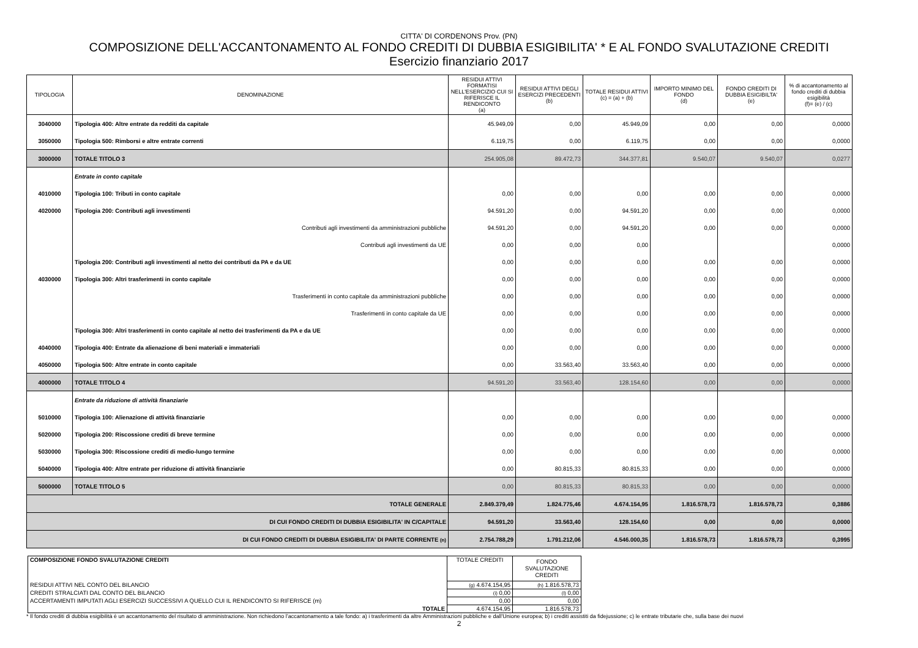CITTA' DI CORDENONS Prov. (PN)
COMPOSIZIONE DELL'ACCANTONAMENTO AL FONDO CREDITI DI DUBBIA ESIGIBILITA' * E AL FONDO SVALUTAZIONE CREDITI
Esercizio finanziario 2017
| TIPOLOGIA | DENOMINAZIONE | RESIDUI ATTIVI FORMATISI NELL'ESERCIZIO CUI SI RIFERISCE IL RENDICONTO (a) | RESIDUI ATTIVI DEGLI ESERCIZI PRECEDENTI (b) | TOTALE RESIDUI ATTIVI (c) = (a) + (b) | IMPORTO MINIMO DEL FONDO (d) | FONDO CREDITI DI DUBBIA ESIGIBILTA' (e) | % di accantonamento al fondo crediti di dubbia esigibilità (f)= (e) / (c) |
| --- | --- | --- | --- | --- | --- | --- | --- |
| 3040000 | Tipologia 400: Altre entrate da redditi da capitale | 45.949,09 | 0,00 | 45.949,09 | 0,00 | 0,00 | 0,0000 |
| 3050000 | Tipologia 500: Rimborsi e altre entrate correnti | 6.119,75 | 0,00 | 6.119,75 | 0,00 | 0,00 | 0,0000 |
| 3000000 | TOTALE TITOLO 3 | 254.905,08 | 89.472,73 | 344.377,81 | 9.540,07 | 9.540,07 | 0,0277 |
| | Entrate in conto capitale | | | | | | |
| 4010000 | Tipologia 100: Tributi in conto capitale | 0,00 | 0,00 | 0,00 | 0,00 | 0,00 | 0,0000 |
| 4020000 | Tipologia 200: Contributi agli investimenti | 94.591,20 | 0,00 | 94.591,20 | 0,00 | 0,00 | 0,0000 |
| | Contributi agli investimenti da amministrazioni pubbliche | 94.591,20 | 0,00 | 94.591,20 | 0,00 | 0,00 | 0,0000 |
| | Contributi agli investimenti da UE | 0,00 | 0,00 | 0,00 | | | 0,0000 |
| | Tipologia 200: Contributi agli investimenti al netto dei contributi da PA e da UE | 0,00 | 0,00 | 0,00 | 0,00 | 0,00 | 0,0000 |
| 4030000 | Tipologia 300: Altri trasferimenti in conto capitale | 0,00 | 0,00 | 0,00 | 0,00 | 0,00 | 0,0000 |
| | Trasferimenti in conto capitale da amministrazioni pubbliche | 0,00 | 0,00 | 0,00 | 0,00 | 0,00 | 0,0000 |
| | Trasferimenti in conto capitale da UE | 0,00 | 0,00 | 0,00 | 0,00 | 0,00 | 0,0000 |
| | Tipologia 300: Altri trasferimenti in conto capitale al netto dei trasferimenti da PA e da UE | 0,00 | 0,00 | 0,00 | 0,00 | 0,00 | 0,0000 |
| 4040000 | Tipologia 400: Entrate da alienazione di beni materiali e immateriali | 0,00 | 0,00 | 0,00 | 0,00 | 0,00 | 0,0000 |
| 4050000 | Tipologia 500: Altre entrate in conto capitale | 0,00 | 33.563,40 | 33.563,40 | 0,00 | 0,00 | 0,0000 |
| 4000000 | TOTALE TITOLO 4 | 94.591,20 | 33.563,40 | 128.154,60 | 0,00 | 0,00 | 0,0000 |
| | Entrate da riduzione di attività finanziarie | | | | | | |
| 5010000 | Tipologia 100: Alienazione di attività finanziarie | 0,00 | 0,00 | 0,00 | 0,00 | 0,00 | 0,0000 |
| 5020000 | Tipologia 200: Riscossione crediti di breve termine | 0,00 | 0,00 | 0,00 | 0,00 | 0,00 | 0,0000 |
| 5030000 | Tipologia 300: Riscossione crediti di medio-lungo termine | 0,00 | 0,00 | 0,00 | 0,00 | 0,00 | 0,0000 |
| 5040000 | Tipologia 400: Altre entrate per riduzione di attività finanziarie | 0,00 | 80.815,33 | 80.815,33 | 0,00 | 0,00 | 0,0000 |
| 5000000 | TOTALE TITOLO 5 | 0,00 | 80.815,33 | 80.815,33 | 0,00 | 0,00 | 0,0000 |
| TOTALE GENERALE | | 2.849.379,49 | 1.824.775,46 | 4.674.154,95 | 1.816.578,73 | 1.816.578,73 | 0,3886 |
| DI CUI FONDO CREDITI DI DUBBIA ESIGIBILITA' IN C/CAPITALE | | 94.591,20 | 33.563,40 | 128.154,60 | 0,00 | 0,00 | 0,0000 |
| DI CUI FONDO CREDITI DI DUBBIA ESIGIBILITA' DI PARTE CORRENTE (n) | | 2.754.788,29 | 1.791.212,06 | 4.546.000,35 | 1.816.578,73 | 1.816.578,73 | 0,3995 |
| COMPOSIZIONE FONDO SVALUTAZIONE CREDITI | TOTALE CREDITI | FONDO SVALUTAZIONE CREDITI |
| RESIDUI ATTIVI NEL CONTO DEL BILANCIO | (g) 4.674.154,95 | (h) 1.816.578,73 |
| CREDITI STRALCIATI DAL CONTO DEL BILANCIO | (i) 0,00 | (l) 0,00 |
| ACCERTAMENTI IMPUTATI AGLI ESERCIZI SUCCESSIVI A QUELLO CUI IL RENDICONTO SI RIFERISCE (m) | 0,00 | 0,00 |
| TOTALE | 4.674.154,95 | 1.816.578,73 |
* Il fondo crediti di dubbia esigibilità è un accantonamento del risultato di amministrazione. Non richiedono l’accantonamento a tale fondo: a) i trasferimenti da altre Amministrazioni pubbliche e dall'Unione europea; b) i crediti assistiti da fidejussione; c) le entrate tributarie che, sulla base dei nuovi
2